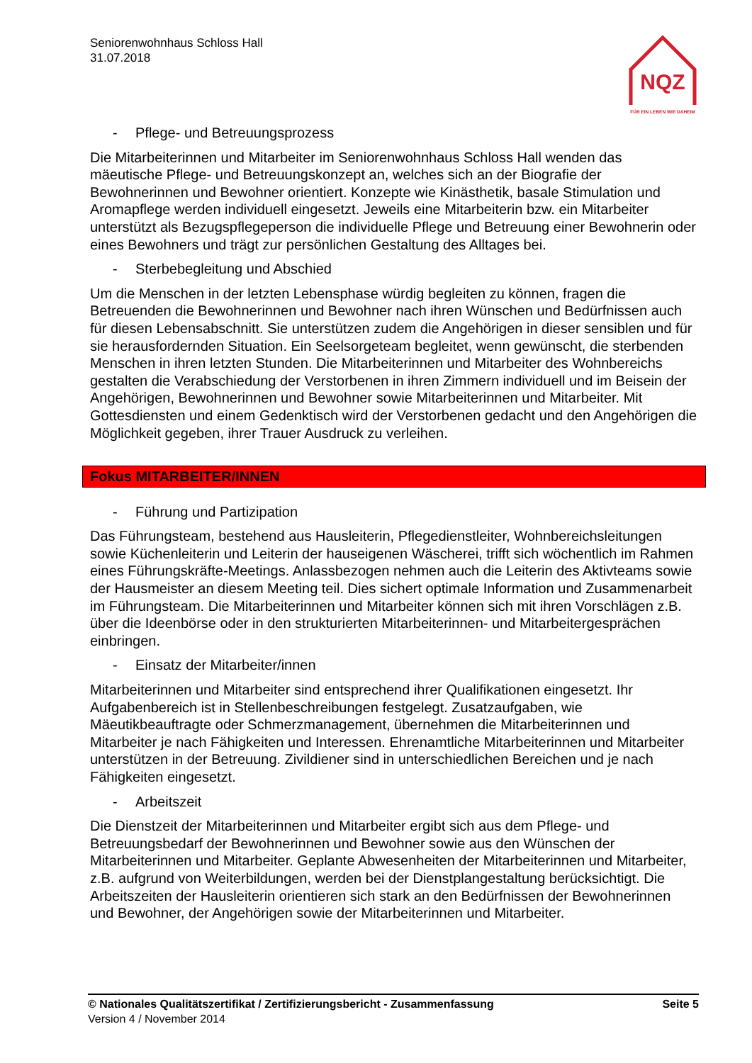Seniorenwohnhaus Schloss Hall
31.07.2018
NQZ
FÜR EIN LEBEN WIE DAHEIM
- Pflege- und Betreuungsprozess
Die Mitarbeiterinnen und Mitarbeiter im Seniorenwohnhaus Schloss Hall wenden das mäeutische Pflege- und Betreuungskonzept an, welches sich an der Biografie der Bewohnerinnen und Bewohner orientiert. Konzepte wie Kinästhetik, basale Stimulation und Aromapflege werden individuell eingesetzt. Jeweils eine Mitarbeiterin bzw. ein Mitarbeiter unterstützt als Bezugspflegeperson die individuelle Pflege und Betreuung einer Bewohnerin oder eines Bewohners und trägt zur persönlichen Gestaltung des Alltages bei.
- Sterbebegleitung und Abschied
Um die Menschen in der letzten Lebensphase würdig begleiten zu können, fragen die Betreuenden die Bewohnerinnen und Bewohner nach ihren Wünschen und Bedürfnissen auch für diesen Lebensabschnitt. Sie unterstützen zudem die Angehörigen in dieser sensiblen und für sie herausfordernden Situation. Ein Seelsorgeteam begleitet, wenn gewünscht, die sterbenden Menschen in ihren letzten Stunden. Die Mitarbeiterinnen und Mitarbeiter des Wohnbereichs gestalten die Verabschiedung der Verstorbenen in ihren Zimmern individuell und im Beisein der Angehörigen, Bewohnerinnen und Bewohner sowie Mitarbeiterinnen und Mitarbeiter. Mit Gottesdiensten und einem Gedenktisch wird der Verstorbenen gedacht und den Angehörigen die Möglichkeit gegeben, ihrer Trauer Ausdruck zu verleihen.
Fokus MITARBEITER/INNEN
- Führung und Partizipation
Das Führungsteam, bestehend aus Hausleiterin, Pflegedienstleiter, Wohnbereichsleitungen sowie Küchenleiterin und Leiterin der hauseigenen Wäscherei, trifft sich wöchentlich im Rahmen eines Führungskräfte-Meetings. Anlassbezogen nehmen auch die Leiterin des Aktivteams sowie der Hausmeister an diesem Meeting teil. Dies sichert optimale Information und Zusammenarbeit im Führungsteam. Die Mitarbeiterinnen und Mitarbeiter können sich mit ihren Vorschlägen z.B. über die Ideenbörse oder in den strukturierten Mitarbeiterinnen- und Mitarbeitergesprächen einbringen.
- Einsatz der Mitarbeiter/innen
Mitarbeiterinnen und Mitarbeiter sind entsprechend ihrer Qualifikationen eingesetzt. Ihr Aufgabenbereich ist in Stellenbeschreibungen festgelegt. Zusatzaufgaben, wie Mäeutikbeauftragte oder Schmerzmanagement, übernehmen die Mitarbeiterinnen und Mitarbeiter je nach Fähigkeiten und Interessen. Ehrenamtliche Mitarbeiterinnen und Mitarbeiter unterstützen in der Betreuung. Zivildiener sind in unterschiedlichen Bereichen und je nach Fähigkeiten eingesetzt.
- Arbeitszeit
Die Dienstzeit der Mitarbeiterinnen und Mitarbeiter ergibt sich aus dem Pflege- und Betreuungsbedarf der Bewohnerinnen und Bewohner sowie aus den Wünschen der Mitarbeiterinnen und Mitarbeiter. Geplante Abwesenheiten der Mitarbeiterinnen und Mitarbeiter, z.B. aufgrund von Weiterbildungen, werden bei der Dienstplangestaltung berücksichtigt. Die Arbeitszeiten der Hausleiterin orientieren sich stark an den Bedürfnissen der Bewohnerinnen und Bewohner, der Angehörigen sowie der Mitarbeiterinnen und Mitarbeiter.
Seite 5 © Nationales Qualitätszertifikat / Zertifizierungsbericht - Zusammenfassung
Version 4 / November 2014